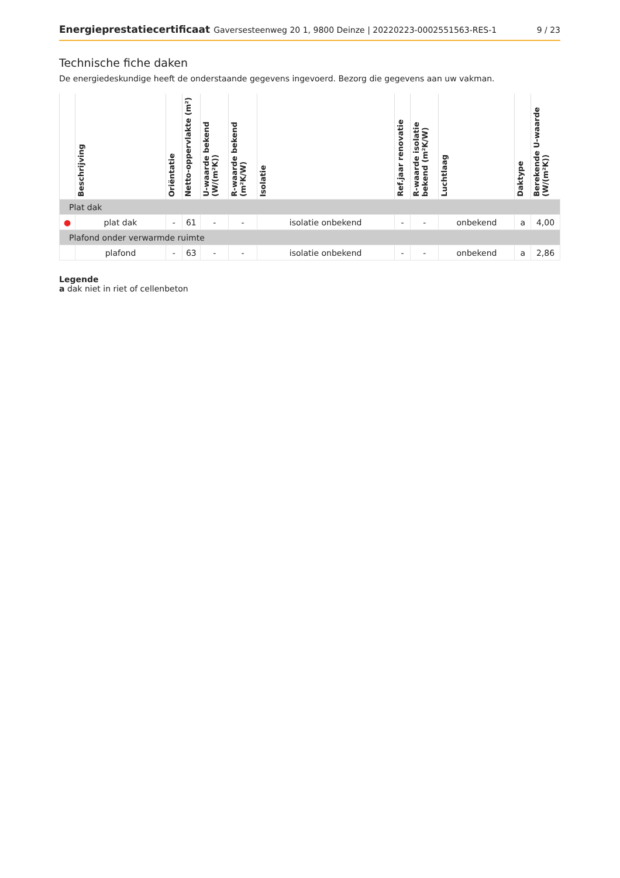Energieprestatiecertificaat Gaversesteenweg 20 1, 9800 Deinze | 20220223-0002551563-RES-1
9 / 23
Technische fiche daken
De energiedeskundige heeft de onderstaande gegevens ingevoerd. Bezorg die gegevens aan uw vakman.
| | Beschrijving | Oriëntatie | Netto-oppervlakte (m²) | U-waarde bekend (W/(m²K)) | R-waarde bekend (m²K/W) | Isolatie | Ref.jaar renovatie | R-waarde isolatie bekend (m²K/W) | Luchtlaag | Daktype | Berekende U-waarde (W/(m²K)) |
| --- | --- | --- | --- | --- | --- | --- | --- | --- | --- | --- | --- |
| Plat dak | | | | | | | | | | | |
| ● | plat dak | - | 61 | - | - | isolatie onbekend | - | - | onbekend | a | 4,00 |
| Plafond onder verwarmde ruimte | | | | | | | | | | | |
| | plafond | - | 63 | - | - | isolatie onbekend | - | - | onbekend | a | 2,86 |
Legende
a dak niet in riet of cellenbeton